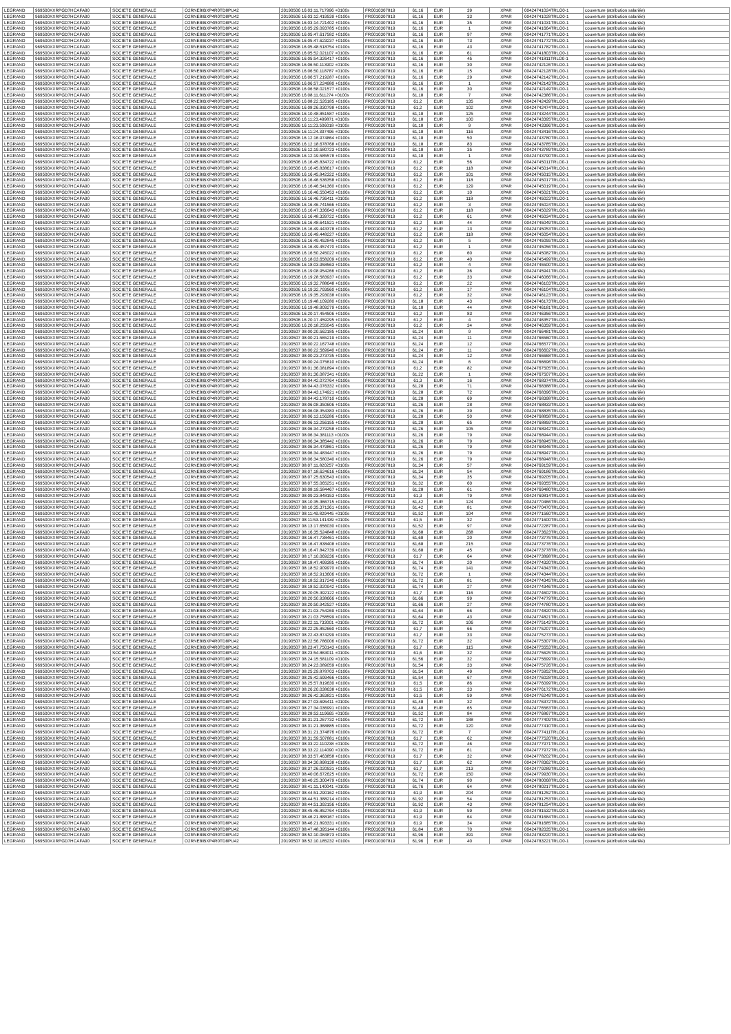| LEGRAND | 969500XXRPGD7HCAFA90 | SOCIETE GENERALE | O2RNE8IBXP4R0TD8PU42 | 20190506 16:03:11.717996 +0100s | FR0010307819 | 61,16 | EUR | 39 | XPAR | 00424741024TRLO0-1 | couverture (attribution salariée) |
| LEGRAND | 969500XXRPGD7HCAFA90 | SOCIETE GENERALE | O2RNE8IBXP4R0TD8PU42 | 20190506 16:03:12.419539 +0100s | FR0010307819 | 61,16 | EUR | 33 | XPAR | 00424741028TRLO0-1 | couverture (attribution salariée) |
| LEGRAND | 969500XXRPGD7HCAFA90 | SOCIETE GENERALE | O2RNE8IBXP4R0TD8PU42 | 20190506 16:03:14.721402 +0100s | FR0010307819 | 61,16 | EUR | 35 | XPAR | 00424741031TRLO0-1 | couverture (attribution salariée) |
| LEGRAND | 969500XXRPGD7HCAFA90 | SOCIETE GENERALE | O2RNE8IBXP4R0TD8PU42 | 20190506 16:05:29.093785 +0100s | FR0010307819 | 61,16 | EUR | 1 | XPAR | 00424741664TRLO0-1 | couverture (attribution salariée) |
| LEGRAND | 969500XXRPGD7HCAFA90 | SOCIETE GENERALE | O2RNE8IBXP4R0TD8PU42 | 20190506 16:05:47.617582 +0100s | FR0010307819 | 61,16 | EUR | 97 | XPAR | 00424741771TRLO0-1 | couverture (attribution salariée) |
| LEGRAND | 969500XXRPGD7HCAFA90 | SOCIETE GENERALE | O2RNE8IBXP4R0TD8PU42 | 20190506 16:05:47.623237 +0100s | FR0010307819 | 61,16 | EUR | 73 | XPAR | 00424741772TRLO0-1 | couverture (attribution salariée) |
| LEGRAND | 969500XXRPGD7HCAFA90 | SOCIETE GENERALE | O2RNE8IBXP4R0TD8PU42 | 20190506 16:05:48.518754 +0100s | FR0010307819 | 61,16 | EUR | 43 | XPAR | 00424741782TRLO0-1 | couverture (attribution salariée) |
| LEGRAND | 969500XXRPGD7HCAFA90 | SOCIETE GENERALE | O2RNE8IBXP4R0TD8PU42 | 20190506 16:05:52.021107 +0100s | FR0010307819 | 61,16 | EUR | 61 | XPAR | 00424741803TRLO0-1 | couverture (attribution salariée) |
| LEGRAND | 969500XXRPGD7HCAFA90 | SOCIETE GENERALE | O2RNE8IBXP4R0TD8PU42 | 20190506 16:05:54.326417 +0100s | FR0010307819 | 61,16 | EUR | 45 | XPAR | 00424741811TRLO0-1 | couverture (attribution salariée) |
| LEGRAND | 969500XXRPGD7HCAFA90 | SOCIETE GENERALE | O2RNE8IBXP4R0TD8PU42 | 20190506 16:06:50.113902 +0100s | FR0010307819 | 61,16 | EUR | 30 | XPAR | 00424742126TRLO0-1 | couverture (attribution salariée) |
| LEGRAND | 969500XXRPGD7HCAFA90 | SOCIETE GENERALE | O2RNE8IBXP4R0TD8PU42 | 20190506 16:06:50.118787 +0100s | FR0010307819 | 61,16 | EUR | 15 | XPAR | 00424742128TRLO0-1 | couverture (attribution salariée) |
| LEGRAND | 969500XXRPGD7HCAFA90 | SOCIETE GENERALE | O2RNE8IBXP4R0TD8PU42 | 20190506 16:06:57.219287 +0100s | FR0010307819 | 61,16 | EUR | 29 | XPAR | 00424742142TRLO0-1 | couverture (attribution salariée) |
| LEGRAND | 969500XXRPGD7HCAFA90 | SOCIETE GENERALE | O2RNE8IBXP4R0TD8PU42 | 20190506 16:06:57.224980 +0100s | FR0010307819 | 61,16 | EUR | 1 | XPAR | 00424742143TRLO0-1 | couverture (attribution salariée) |
| LEGRAND | 969500XXRPGD7HCAFA90 | SOCIETE GENERALE | O2RNE8IBXP4R0TD8PU42 | 20190506 16:06:58.021577 +0100s | FR0010307819 | 61,16 | EUR | 30 | XPAR | 00424742149TRLO0-1 | couverture (attribution salariée) |
| LEGRAND | 969500XXRPGD7HCAFA90 | SOCIETE GENERALE | O2RNE8IBXP4R0TD8PU42 | 20190506 16:08:11.611274 +0100s | FR0010307819 | 61,18 | EUR | 7 | XPAR | 00424742386TRLO0-1 | couverture (attribution salariée) |
| LEGRAND | 969500XXRPGD7HCAFA90 | SOCIETE GENERALE | O2RNE8IBXP4R0TD8PU42 | 20190506 16:08:22.526185 +0100s | FR0010307819 | 61,2 | EUR | 135 | XPAR | 00424742439TRLO0-1 | couverture (attribution salariée) |
| LEGRAND | 969500XXRPGD7HCAFA90 | SOCIETE GENERALE | O2RNE8IBXP4R0TD8PU42 | 20190506 16:08:26.930798 +0100s | FR0010307819 | 61,2 | EUR | 102 | XPAR | 00424742474TRLO0-1 | couverture (attribution salariée) |
| LEGRAND | 969500XXRPGD7HCAFA90 | SOCIETE GENERALE | O2RNE8IBXP4R0TD8PU42 | 20190506 16:10:48.851587 +0100s | FR0010307819 | 61,18 | EUR | 125 | XPAR | 00424743244TRLO0-1 | couverture (attribution salariée) |
| LEGRAND | 969500XXRPGD7HCAFA90 | SOCIETE GENERALE | O2RNE8IBXP4R0TD8PU42 | 20190506 16:11:23.499871 +0100s | FR0010307819 | 61,18 | EUR | 100 | XPAR | 00424743395TRLO0-1 | couverture (attribution salariée) |
| LEGRAND | 969500XXRPGD7HCAFA90 | SOCIETE GENERALE | O2RNE8IBXP4R0TD8PU42 | 20190506 16:11:23.506018 +0100s | FR0010307819 | 61,18 | EUR | 9 | XPAR | 00424743396TRLO0-1 | couverture (attribution salariée) |
| LEGRAND | 969500XXRPGD7HCAFA90 | SOCIETE GENERALE | O2RNE8IBXP4R0TD8PU42 | 20190506 16:11:24.397496 +0100s | FR0010307819 | 61,18 | EUR | 116 | XPAR | 00424743416TRLO0-1 | couverture (attribution salariée) |
| LEGRAND | 969500XXRPGD7HCAFA90 | SOCIETE GENERALE | O2RNE8IBXP4R0TD8PU42 | 20190506 16:12:16.974864 +0100s | FR0010307819 | 61,18 | EUR | 50 | XPAR | 00424743780TRLO0-1 | couverture (attribution salariée) |
| LEGRAND | 969500XXRPGD7HCAFA90 | SOCIETE GENERALE | O2RNE8IBXP4R0TD8PU42 | 20190506 16:12:18.678768 +0100s | FR0010307819 | 61,18 | EUR | 83 | XPAR | 00424743785TRLO0-1 | couverture (attribution salariée) |
| LEGRAND | 969500XXRPGD7HCAFA90 | SOCIETE GENERALE | O2RNE8IBXP4R0TD8PU42 | 20190506 16:12:19.580723 +0100s | FR0010307819 | 61,18 | EUR | 35 | XPAR | 00424743789TRLO0-1 | couverture (attribution salariée) |
| LEGRAND | 969500XXRPGD7HCAFA90 | SOCIETE GENERALE | O2RNE8IBXP4R0TD8PU42 | 20190506 16:12:19.585578 +0100s | FR0010307819 | 61,18 | EUR | 1 | XPAR | 00424743790TRLO0-1 | couverture (attribution salariée) |
| LEGRAND | 969500XXRPGD7HCAFA90 | SOCIETE GENERALE | O2RNE8IBXP4R0TD8PU42 | 20190506 16:16:45.834722 +0100s | FR0010307819 | 61,2 | EUR | 56 | XPAR | 00424745011TRLO0-1 | couverture (attribution salariée) |
| LEGRAND | 969500XXRPGD7HCAFA90 | SOCIETE GENERALE | O2RNE8IBXP4R0TD8PU42 | 20190506 16:16:45.838617 +0100s | FR0010307819 | 61,2 | EUR | 118 | XPAR | 00424745014TRLO0-1 | couverture (attribution salariée) |
| LEGRAND | 969500XXRPGD7HCAFA90 | SOCIETE GENERALE | O2RNE8IBXP4R0TD8PU42 | 20190506 16:16:45.842322 +0100s | FR0010307819 | 61,2 | EUR | 101 | XPAR | 00424745015TRLO0-1 | couverture (attribution salariée) |
| LEGRAND | 969500XXRPGD7HCAFA90 | SOCIETE GENERALE | O2RNE8IBXP4R0TD8PU42 | 20190506 16:16:46.536358 +0100s | FR0010307819 | 61,2 | EUR | 118 | XPAR | 00424745017TRLO0-1 | couverture (attribution salariée) |
| LEGRAND | 969500XXRPGD7HCAFA90 | SOCIETE GENERALE | O2RNE8IBXP4R0TD8PU42 | 20190506 16:16:46.541360 +0100s | FR0010307819 | 61,2 | EUR | 129 | XPAR | 00424745019TRLO0-1 | couverture (attribution salariée) |
| LEGRAND | 969500XXRPGD7HCAFA90 | SOCIETE GENERALE | O2RNE8IBXP4R0TD8PU42 | 20190506 16:16:46.550453 +0100s | FR0010307819 | 61,2 | EUR | 10 | XPAR | 00424745021TRLO0-1 | couverture (attribution salariée) |
| LEGRAND | 969500XXRPGD7HCAFA90 | SOCIETE GENERALE | O2RNE8IBXP4R0TD8PU42 | 20190506 16:16:46.736411 +0100s | FR0010307819 | 61,2 | EUR | 118 | XPAR | 00424745023TRLO0-1 | couverture (attribution salariée) |
| LEGRAND | 969500XXRPGD7HCAFA90 | SOCIETE GENERALE | O2RNE8IBXP4R0TD8PU42 | 20190506 16:16:46.741566 +0100s | FR0010307819 | 61,2 | EUR | 3 | XPAR | 00424745024TRLO0-1 | couverture (attribution salariée) |
| LEGRAND | 969500XXRPGD7HCAFA90 | SOCIETE GENERALE | O2RNE8IBXP4R0TD8PU42 | 20190506 16:16:47.336643 +0100s | FR0010307819 | 61,2 | EUR | 118 | XPAR | 00424745029TRLO0-1 | couverture (attribution salariée) |
| LEGRAND | 969500XXRPGD7HCAFA90 | SOCIETE GENERALE | O2RNE8IBXP4R0TD8PU42 | 20190506 16:16:48.339722 +0100s | FR0010307819 | 61,2 | EUR | 61 | XPAR | 00424745034TRLO0-1 | couverture (attribution salariée) |
| LEGRAND | 969500XXRPGD7HCAFA90 | SOCIETE GENERALE | O2RNE8IBXP4R0TD8PU42 | 20190506 16:16:48.641521 +0100s | FR0010307819 | 61,2 | EUR | 44 | XPAR | 00424745049TRLO0-1 | couverture (attribution salariée) |
| LEGRAND | 969500XXRPGD7HCAFA90 | SOCIETE GENERALE | O2RNE8IBXP4R0TD8PU42 | 20190506 16:16:49.443378 +0100s | FR0010307819 | 61,2 | EUR | 13 | XPAR | 00424745053TRLO0-1 | couverture (attribution salariée) |
| LEGRAND | 969500XXRPGD7HCAFA90 | SOCIETE GENERALE | O2RNE8IBXP4R0TD8PU42 | 20190506 16:16:49.448227 +0100s | FR0010307819 | 61,2 | EUR | 118 | XPAR | 00424745054TRLO0-1 | couverture (attribution salariée) |
| LEGRAND | 969500XXRPGD7HCAFA90 | SOCIETE GENERALE | O2RNE8IBXP4R0TD8PU42 | 20190506 16:16:49.452845 +0100s | FR0010307819 | 61,2 | EUR | 5 | XPAR | 00424745055TRLO0-1 | couverture (attribution salariée) |
| LEGRAND | 969500XXRPGD7HCAFA90 | SOCIETE GENERALE | O2RNE8IBXP4R0TD8PU42 | 20190506 16:16:49.457470 +0100s | FR0010307819 | 61,2 | EUR | 1 | XPAR | 00424745056TRLO0-1 | couverture (attribution salariée) |
| LEGRAND | 969500XXRPGD7HCAFA90 | SOCIETE GENERALE | O2RNE8IBXP4R0TD8PU42 | 20190506 16:16:50.245022 +0100s | FR0010307819 | 61,2 | EUR | 60 | XPAR | 00424745082TRLO0-1 | couverture (attribution salariée) |
| LEGRAND | 969500XXRPGD7HCAFA90 | SOCIETE GENERALE | O2RNE8IBXP4R0TD8PU42 | 20190506 16:18:03.658209 +0100s | FR0010307819 | 61,2 | EUR | 40 | XPAR | 00424745499TRLO0-1 | couverture (attribution salariée) |
| LEGRAND | 969500XXRPGD7HCAFA90 | SOCIETE GENERALE | O2RNE8IBXP4R0TD8PU42 | 20190506 16:18:03.958563 +0100s | FR0010307819 | 61,2 | EUR | 4 | XPAR | 00424745500TRLO0-1 | couverture (attribution salariée) |
| LEGRAND | 969500XXRPGD7HCAFA90 | SOCIETE GENERALE | O2RNE8IBXP4R0TD8PU42 | 20190506 16:19:08.954266 +0100s | FR0010307819 | 61,2 | EUR | 36 | XPAR | 00424745941TRLO0-1 | couverture (attribution salariée) |
| LEGRAND | 969500XXRPGD7HCAFA90 | SOCIETE GENERALE | O2RNE8IBXP4R0TD8PU42 | 20190506 16:19:28.583937 +0100s | FR0010307819 | 61,2 | EUR | 33 | XPAR | 00424746066TRLO0-1 | couverture (attribution salariée) |
| LEGRAND | 969500XXRPGD7HCAFA90 | SOCIETE GENERALE | O2RNE8IBXP4R0TD8PU42 | 20190506 16:19:32.788648 +0100s | FR0010307819 | 61,2 | EUR | 22 | XPAR | 00424746103TRLO0-1 | couverture (attribution salariée) |
| LEGRAND | 969500XXRPGD7HCAFA90 | SOCIETE GENERALE | O2RNE8IBXP4R0TD8PU42 | 20190506 16:19:32.793560 +0100s | FR0010307819 | 61,2 | EUR | 17 | XPAR | 00424746104TRLO0-1 | couverture (attribution salariée) |
| LEGRAND | 969500XXRPGD7HCAFA90 | SOCIETE GENERALE | O2RNE8IBXP4R0TD8PU42 | 20190506 16:19:35.293038 +0100s | FR0010307819 | 61,2 | EUR | 32 | XPAR | 00424746123TRLO0-1 | couverture (attribution salariée) |
| LEGRAND | 969500XXRPGD7HCAFA90 | SOCIETE GENERALE | O2RNE8IBXP4R0TD8PU42 | 20190506 16:19:48.109280 +0100s | FR0010307819 | 61,18 | EUR | 43 | XPAR | 00424746173TRLO0-1 | couverture (attribution salariée) |
| LEGRAND | 969500XXRPGD7HCAFA90 | SOCIETE GENERALE | O2RNE8IBXP4R0TD8PU42 | 20190506 16:19:48.909279 +0100s | FR0010307819 | 61,18 | EUR | 44 | XPAR | 00424746181TRLO0-1 | couverture (attribution salariée) |
| LEGRAND | 969500XXRPGD7HCAFA90 | SOCIETE GENERALE | O2RNE8IBXP4R0TD8PU42 | 20190506 16:20:17.454506 +0100s | FR0010307819 | 61,2 | EUR | 83 | XPAR | 00424746356TRLO0-1 | couverture (attribution salariée) |
| LEGRAND | 969500XXRPGD7HCAFA90 | SOCIETE GENERALE | O2RNE8IBXP4R0TD8PU42 | 20190506 16:20:17.459295 +0100s | FR0010307819 | 61,2 | EUR | 4 | XPAR | 00424746357TRLO0-1 | couverture (attribution salariée) |
| LEGRAND | 969500XXRPGD7HCAFA90 | SOCIETE GENERALE | O2RNE8IBXP4R0TD8PU42 | 20190506 16:20:18.255045 +0100s | FR0010307819 | 61,2 | EUR | 34 | XPAR | 00424746359TRLO0-1 | couverture (attribution salariée) |
| LEGRAND | 969500XXRPGD7HCAFA90 | SOCIETE GENERALE | O2RNE8IBXP4R0TD8PU42 | 20190507 08:00:20.562185 +0100s | FR0010307819 | 61,24 | EUR | 9 | XPAR | 00424766481TRLO0-1 | couverture (attribution salariée) |
| LEGRAND | 969500XXRPGD7HCAFA90 | SOCIETE GENERALE | O2RNE8IBXP4R0TD8PU42 | 20190507 08:00:21.565219 +0100s | FR0010307819 | 61,24 | EUR | 11 | XPAR | 00424766560TRLO0-1 | couverture (attribution salariée) |
| LEGRAND | 969500XXRPGD7HCAFA90 | SOCIETE GENERALE | O2RNE8IBXP4R0TD8PU42 | 20190507 08:00:22.167748 +0100s | FR0010307819 | 61,24 | EUR | 12 | XPAR | 00424766577TRLO0-1 | couverture (attribution salariée) |
| LEGRAND | 969500XXRPGD7HCAFA90 | SOCIETE GENERALE | O2RNE8IBXP4R0TD8PU42 | 20190507 08:00:22.569940 +0100s | FR0010307819 | 61,24 | EUR | 11 | XPAR | 00424766602TRLO0-1 | couverture (attribution salariée) |
| LEGRAND | 969500XXRPGD7HCAFA90 | SOCIETE GENERALE | O2RNE8IBXP4R0TD8PU42 | 20190507 08:00:23.273735 +0100s | FR0010307819 | 61,24 | EUR | 12 | XPAR | 00424766668TRLO0-1 | couverture (attribution salariée) |
| LEGRAND | 969500XXRPGD7HCAFA90 | SOCIETE GENERALE | O2RNE8IBXP4R0TD8PU42 | 20190507 08:00:24.075610 +0100s | FR0010307819 | 61,24 | EUR | 6 | XPAR | 00424766696TRLO0-1 | couverture (attribution salariée) |
| LEGRAND | 969500XXRPGD7HCAFA90 | SOCIETE GENERALE | O2RNE8IBXP4R0TD8PU42 | 20190507 08:01:36.081894 +0100s | FR0010307819 | 61,2 | EUR | 82 | XPAR | 00424767505TRLO0-1 | couverture (attribution salariée) |
| LEGRAND | 969500XXRPGD7HCAFA90 | SOCIETE GENERALE | O2RNE8IBXP4R0TD8PU42 | 20190507 08:01:36.087341 +0100s | FR0010307819 | 61,22 | EUR | 1 | XPAR | 00424767507TRLO0-1 | couverture (attribution salariée) |
| LEGRAND | 969500XXRPGD7HCAFA90 | SOCIETE GENERALE | O2RNE8IBXP4R0TD8PU42 | 20190507 08:04:42.072764 +0100s | FR0010307819 | 61,3 | EUR | 16 | XPAR | 00424768374TRLO0-1 | couverture (attribution salariée) |
| LEGRAND | 969500XXRPGD7HCAFA90 | SOCIETE GENERALE | O2RNE8IBXP4R0TD8PU42 | 20190507 08:04:43.076332 +0100s | FR0010307819 | 61,28 | EUR | 71 | XPAR | 00424768388TRLO0-1 | couverture (attribution salariée) |
| LEGRAND | 969500XXRPGD7HCAFA90 | SOCIETE GENERALE | O2RNE8IBXP4R0TD8PU42 | 20190507 08:04:43.174921 +0100s | FR0010307819 | 61,28 | EUR | 72 | XPAR | 00424768396TRLO0-1 | couverture (attribution salariée) |
| LEGRAND | 969500XXRPGD7HCAFA90 | SOCIETE GENERALE | O2RNE8IBXP4R0TD8PU42 | 20190507 08:04:43.178710 +0100s | FR0010307819 | 61,28 | EUR | 69 | XPAR | 00424768398TRLO0-1 | couverture (attribution salariée) |
| LEGRAND | 969500XXRPGD7HCAFA90 | SOCIETE GENERALE | O2RNE8IBXP4R0TD8PU42 | 20190507 08:06:08.350606 +0100s | FR0010307819 | 61,26 | EUR | 28 | XPAR | 00424768833TRLO0-1 | couverture (attribution salariée) |
| LEGRAND | 969500XXRPGD7HCAFA90 | SOCIETE GENERALE | O2RNE8IBXP4R0TD8PU42 | 20190507 08:06:08.354383 +0100s | FR0010307819 | 61,26 | EUR | 39 | XPAR | 00424768835TRLO0-1 | couverture (attribution salariée) |
| LEGRAND | 969500XXRPGD7HCAFA90 | SOCIETE GENERALE | O2RNE8IBXP4R0TD8PU42 | 20190507 08:06:13.156286 +0100s | FR0010307819 | 61,28 | EUR | 50 | XPAR | 00424768858TRLO0-1 | couverture (attribution salariée) |
| LEGRAND | 969500XXRPGD7HCAFA90 | SOCIETE GENERALE | O2RNE8IBXP4R0TD8PU42 | 20190507 08:06:13.256155 +0100s | FR0010307819 | 61,28 | EUR | 65 | XPAR | 00424768859TRLO0-1 | couverture (attribution salariée) |
| LEGRAND | 969500XXRPGD7HCAFA90 | SOCIETE GENERALE | O2RNE8IBXP4R0TD8PU42 | 20190507 08:06:34.279258 +0100s | FR0010307819 | 61,26 | EUR | 105 | XPAR | 00424768942TRLO0-1 | couverture (attribution salariée) |
| LEGRAND | 969500XXRPGD7HCAFA90 | SOCIETE GENERALE | O2RNE8IBXP4R0TD8PU42 | 20190507 08:06:34.381113 +0100s | FR0010307819 | 61,26 | EUR | 79 | XPAR | 00424768944TRLO0-1 | couverture (attribution salariée) |
| LEGRAND | 969500XXRPGD7HCAFA90 | SOCIETE GENERALE | O2RNE8IBXP4R0TD8PU42 | 20190507 08:06:34.385442 +0100s | FR0010307819 | 61,26 | EUR | 79 | XPAR | 00424768945TRLO0-1 | couverture (attribution salariée) |
| LEGRAND | 969500XXRPGD7HCAFA90 | SOCIETE GENERALE | O2RNE8IBXP4R0TD8PU42 | 20190507 08:06:34.479861 +0100s | FR0010307819 | 61,26 | EUR | 79 | XPAR | 00424768946TRLO0-1 | couverture (attribution salariée) |
| LEGRAND | 969500XXRPGD7HCAFA90 | SOCIETE GENERALE | O2RNE8IBXP4R0TD8PU42 | 20190507 08:06:34.483447 +0100s | FR0010307819 | 61,26 | EUR | 79 | XPAR | 00424768947TRLO0-1 | couverture (attribution salariée) |
| LEGRAND | 969500XXRPGD7HCAFA90 | SOCIETE GENERALE | O2RNE8IBXP4R0TD8PU42 | 20190507 08:06:34.580340 +0100s | FR0010307819 | 61,26 | EUR | 79 | XPAR | 00424768948TRLO0-1 | couverture (attribution salariée) |
| LEGRAND | 969500XXRPGD7HCAFA90 | SOCIETE GENERALE | O2RNE8IBXP4R0TD8PU42 | 20190507 08:07:11.820257 +0100s | FR0010307819 | 61,34 | EUR | 57 | XPAR | 00424769159TRLO0-1 | couverture (attribution salariée) |
| LEGRAND | 969500XXRPGD7HCAFA90 | SOCIETE GENERALE | O2RNE8IBXP4R0TD8PU42 | 20190507 08:07:18.624616 +0100s | FR0010307819 | 61,34 | EUR | 54 | XPAR | 00424769186TRLO0-1 | couverture (attribution salariée) |
| LEGRAND | 969500XXRPGD7HCAFA90 | SOCIETE GENERALE | O2RNE8IBXP4R0TD8PU42 | 20190507 08:07:25.630543 +0100s | FR0010307819 | 61,34 | EUR | 35 | XPAR | 00424769205TRLO0-1 | couverture (attribution salariée) |
| LEGRAND | 969500XXRPGD7HCAFA90 | SOCIETE GENERALE | O2RNE8IBXP4R0TD8PU42 | 20190507 08:07:55.065251 +0100s | FR0010307819 | 61,32 | EUR | 60 | XPAR | 00424769355TRLO0-1 | couverture (attribution salariée) |
| LEGRAND | 969500XXRPGD7HCAFA90 | SOCIETE GENERALE | O2RNE8IBXP4R0TD8PU42 | 20190507 08:08:19.584467 +0100s | FR0010307819 | 61,28 | EUR | 61 | XPAR | 00424769480TRLO0-1 | couverture (attribution salariée) |
| LEGRAND | 969500XXRPGD7HCAFA90 | SOCIETE GENERALE | O2RNE8IBXP4R0TD8PU42 | 20190507 08:09:23.848153 +0100s | FR0010307819 | 61,3 | EUR | 79 | XPAR | 00424769814TRLO0-1 | couverture (attribution salariée) |
| LEGRAND | 969500XXRPGD7HCAFA90 | SOCIETE GENERALE | O2RNE8IBXP4R0TD8PU42 | 20190507 08:10:35.366715 +0100s | FR0010307819 | 61,42 | EUR | 124 | XPAR | 00424770466TRLO0-1 | couverture (attribution salariée) |
| LEGRAND | 969500XXRPGD7HCAFA90 | SOCIETE GENERALE | O2RNE8IBXP4R0TD8PU42 | 20190507 08:10:35.371361 +0100s | FR0010307819 | 61,42 | EUR | 81 | XPAR | 00424770470TRLO0-1 | couverture (attribution salariée) |
| LEGRAND | 969500XXRPGD7HCAFA90 | SOCIETE GENERALE | O2RNE8IBXP4R0TD8PU42 | 20190507 08:11:49.829445 +0100s | FR0010307819 | 61,52 | EUR | 104 | XPAR | 00424771560TRLO0-1 | couverture (attribution salariée) |
| LEGRAND | 969500XXRPGD7HCAFA90 | SOCIETE GENERALE | O2RNE8IBXP4R0TD8PU42 | 20190507 08:11:53.141439 +0100s | FR0010307819 | 61,5 | EUR | 32 | XPAR | 00424771600TRLO0-1 | couverture (attribution salariée) |
| LEGRAND | 969500XXRPGD7HCAFA90 | SOCIETE GENERALE | O2RNE8IBXP4R0TD8PU42 | 20190507 08:13:17.656030 +0100s | FR0010307819 | 61,52 | EUR | 97 | XPAR | 00424772287TRLO0-1 | couverture (attribution salariée) |
| LEGRAND | 969500XXRPGD7HCAFA90 | SOCIETE GENERALE | O2RNE8IBXP4R0TD8PU42 | 20190507 08:16:35.524848 +0100s | FR0010307819 | 61,68 | EUR | 268 | XPAR | 00424773623TRLO0-1 | couverture (attribution salariée) |
| LEGRAND | 969500XXRPGD7HCAFA90 | SOCIETE GENERALE | O2RNE8IBXP4R0TD8PU42 | 20190507 08:16:47.738461 +0100s | FR0010307819 | 61,68 | EUR | 20 | XPAR | 00424773775TRLO0-1 | couverture (attribution salariée) |
| LEGRAND | 969500XXRPGD7HCAFA90 | SOCIETE GENERALE | O2RNE8IBXP4R0TD8PU42 | 20190507 08:16:47.838408 +0100s | FR0010307819 | 61,68 | EUR | 215 | XPAR | 00424773776TRLO0-1 | couverture (attribution salariée) |
| LEGRAND | 969500XXRPGD7HCAFA90 | SOCIETE GENERALE | O2RNE8IBXP4R0TD8PU42 | 20190507 08:16:47.842739 +0100s | FR0010307819 | 61,68 | EUR | 45 | XPAR | 00424773778TRLO0-1 | couverture (attribution salariée) |
| LEGRAND | 969500XXRPGD7HCAFA90 | SOCIETE GENERALE | O2RNE8IBXP4R0TD8PU42 | 20190507 08:17:10.069236 +0100s | FR0010307819 | 61,7 | EUR | 64 | XPAR | 00424773898TRLO0-1 | couverture (attribution salariée) |
| LEGRAND | 969500XXRPGD7HCAFA90 | SOCIETE GENERALE | O2RNE8IBXP4R0TD8PU42 | 20190507 08:18:47.499385 +0100s | FR0010307819 | 61,74 | EUR | 20 | XPAR | 00424774320TRLO0-1 | couverture (attribution salariée) |
| LEGRAND | 969500XXRPGD7HCAFA90 | SOCIETE GENERALE | O2RNE8IBXP4R0TD8PU42 | 20190507 08:18:52.909970 +0100s | FR0010307819 | 61,74 | EUR | 141 | XPAR | 00424774343TRLO0-1 | couverture (attribution salariée) |
| LEGRAND | 969500XXRPGD7HCAFA90 | SOCIETE GENERALE | O2RNE8IBXP4R0TD8PU42 | 20190507 08:18:52.913606 +0100s | FR0010307819 | 61,72 | EUR | 1 | XPAR | 00424774344TRLO0-1 | couverture (attribution salariée) |
| LEGRAND | 969500XXRPGD7HCAFA90 | SOCIETE GENERALE | O2RNE8IBXP4R0TD8PU42 | 20190507 08:18:52.917240 +0100s | FR0010307819 | 61,72 | EUR | 81 | XPAR | 00424774345TRLO0-1 | couverture (attribution salariée) |
| LEGRAND | 969500XXRPGD7HCAFA90 | SOCIETE GENERALE | O2RNE8IBXP4R0TD8PU42 | 20190507 08:18:52.920942 +0100s | FR0010307819 | 61,74 | EUR | 27 | XPAR | 00424774346TRLO0-1 | couverture (attribution salariée) |
| LEGRAND | 969500XXRPGD7HCAFA90 | SOCIETE GENERALE | O2RNE8IBXP4R0TD8PU42 | 20190507 08:20:05.392122 +0100s | FR0010307819 | 61,7 | EUR | 116 | XPAR | 00424774602TRLO0-1 | couverture (attribution salariée) |
| LEGRAND | 969500XXRPGD7HCAFA90 | SOCIETE GENERALE | O2RNE8IBXP4R0TD8PU42 | 20190507 08:20:50.938666 +0100s | FR0010307819 | 61,66 | EUR | 99 | XPAR | 00424774779TRLO0-1 | couverture (attribution salariée) |
| LEGRAND | 969500XXRPGD7HCAFA90 | SOCIETE GENERALE | O2RNE8IBXP4R0TD8PU42 | 20190507 08:20:50.942527 +0100s | FR0010307819 | 61,66 | EUR | 27 | XPAR | 00424774780TRLO0-1 | couverture (attribution salariée) |
| LEGRAND | 969500XXRPGD7HCAFA90 | SOCIETE GENERALE | O2RNE8IBXP4R0TD8PU42 | 20190507 08:21:03.754269 +0100s | FR0010307819 | 61,64 | EUR | 66 | XPAR | 00424774820TRLO0-1 | couverture (attribution salariée) |
| LEGRAND | 969500XXRPGD7HCAFA90 | SOCIETE GENERALE | O2RNE8IBXP4R0TD8PU42 | 20190507 08:21:03.758599 +0100s | FR0010307819 | 61,64 | EUR | 43 | XPAR | 00424774821TRLO0-1 | couverture (attribution salariée) |
| LEGRAND | 969500XXRPGD7HCAFA90 | SOCIETE GENERALE | O2RNE8IBXP4R0TD8PU42 | 20190507 08:22:11.733001 +0100s | FR0010307819 | 61,72 | EUR | 106 | XPAR | 00424775143TRLO0-1 | couverture (attribution salariée) |
| LEGRAND | 969500XXRPGD7HCAFA90 | SOCIETE GENERALE | O2RNE8IBXP4R0TD8PU42 | 20190507 08:22:25.852660 +0100s | FR0010307819 | 61,7 | EUR | 66 | XPAR | 00424775207TRLO0-1 | couverture (attribution salariée) |
| LEGRAND | 969500XXRPGD7HCAFA90 | SOCIETE GENERALE | O2RNE8IBXP4R0TD8PU42 | 20190507 08:22:43.874299 +0100s | FR0010307819 | 61,7 | EUR | 33 | XPAR | 00424775273TRLO0-1 | couverture (attribution salariée) |
| LEGRAND | 969500XXRPGD7HCAFA90 | SOCIETE GENERALE | O2RNE8IBXP4R0TD8PU42 | 20190507 08:22:56.786006 +0100s | FR0010307819 | 61,72 | EUR | 32 | XPAR | 00424775307TRLO0-1 | couverture (attribution salariée) |
| LEGRAND | 969500XXRPGD7HCAFA90 | SOCIETE GENERALE | O2RNE8IBXP4R0TD8PU42 | 20190507 08:23:47.750143 +0100s | FR0010307819 | 61,7 | EUR | 115 | XPAR | 00424775553TRLO0-1 | couverture (attribution salariée) |
| LEGRAND | 969500XXRPGD7HCAFA90 | SOCIETE GENERALE | O2RNE8IBXP4R0TD8PU42 | 20190507 08:23:54.863011 +0100s | FR0010307819 | 61,6 | EUR | 32 | XPAR | 00424775625TRLO0-1 | couverture (attribution salariée) |
| LEGRAND | 969500XXRPGD7HCAFA90 | SOCIETE GENERALE | O2RNE8IBXP4R0TD8PU42 | 20190507 08:24:15.581109 +0100s | FR0010307819 | 61,56 | EUR | 32 | XPAR | 00424775699TRLO0-1 | couverture (attribution salariée) |
| LEGRAND | 969500XXRPGD7HCAFA90 | SOCIETE GENERALE | O2RNE8IBXP4R0TD8PU42 | 20190507 08:24:23.089059 +0100s | FR0010307819 | 61,54 | EUR | 33 | XPAR | 00424775726TRLO0-1 | couverture (attribution salariée) |
| LEGRAND | 969500XXRPGD7HCAFA90 | SOCIETE GENERALE | O2RNE8IBXP4R0TD8PU42 | 20190507 08:25:29.878703 +0100s | FR0010307819 | 61,54 | EUR | 49 | XPAR | 00424775952TRLO0-1 | couverture (attribution salariée) |
| LEGRAND | 969500XXRPGD7HCAFA90 | SOCIETE GENERALE | O2RNE8IBXP4R0TD8PU42 | 20190507 08:25:42.599466 +0100s | FR0010307819 | 61,54 | EUR | 67 | XPAR | 00424776028TRLO0-1 | couverture (attribution salariée) |
| LEGRAND | 969500XXRPGD7HCAFA90 | SOCIETE GENERALE | O2RNE8IBXP4R0TD8PU42 | 20190507 08:25:57.819630 +0100s | FR0010307819 | 61,5 | EUR | 86 | XPAR | 00424776099TRLO0-1 | couverture (attribution salariée) |
| LEGRAND | 969500XXRPGD7HCAFA90 | SOCIETE GENERALE | O2RNE8IBXP4R0TD8PU42 | 20190507 08:26:20.038638 +0100s | FR0010307819 | 61,5 | EUR | 33 | XPAR | 00424776172TRLO0-1 | couverture (attribution salariée) |
| LEGRAND | 969500XXRPGD7HCAFA90 | SOCIETE GENERALE | O2RNE8IBXP4R0TD8PU42 | 20190507 08:26:42.363821 +0100s | FR0010307819 | 61,5 | EUR | 59 | XPAR | 00424776249TRLO0-1 | couverture (attribution salariée) |
| LEGRAND | 969500XXRPGD7HCAFA90 | SOCIETE GENERALE | O2RNE8IBXP4R0TD8PU42 | 20190507 08:27:03.695411 +0100s | FR0010307819 | 61,48 | EUR | 32 | XPAR | 00424776372TRLO0-1 | couverture (attribution salariée) |
| LEGRAND | 969500XXRPGD7HCAFA90 | SOCIETE GENERALE | O2RNE8IBXP4R0TD8PU42 | 20190507 08:27:34.036991 +0100s | FR0010307819 | 61,48 | EUR | 65 | XPAR | 00424776563TRLO0-1 | couverture (attribution salariée) |
| LEGRAND | 969500XXRPGD7HCAFA90 | SOCIETE GENERALE | O2RNE8IBXP4R0TD8PU42 | 20190507 08:28:53.119665 +0100s | FR0010307819 | 61,52 | EUR | 84 | XPAR | 00424776867TRLO0-1 | couverture (attribution salariée) |
| LEGRAND | 969500XXRPGD7HCAFA90 | SOCIETE GENERALE | O2RNE8IBXP4R0TD8PU42 | 20190507 08:31:21.267732 +0100s | FR0010307819 | 61,72 | EUR | 188 | XPAR | 00424777409TRLO0-1 | couverture (attribution salariée) |
| LEGRAND | 969500XXRPGD7HCAFA90 | SOCIETE GENERALE | O2RNE8IBXP4R0TD8PU42 | 20190507 08:31:21.368885 +0100s | FR0010307819 | 61,72 | EUR | 120 | XPAR | 00424777410TRLO0-1 | couverture (attribution salariée) |
| LEGRAND | 969500XXRPGD7HCAFA90 | SOCIETE GENERALE | O2RNE8IBXP4R0TD8PU42 | 20190507 08:31:21.374876 +0100s | FR0010307819 | 61,72 | EUR | 7 | XPAR | 00424777411TRLO0-1 | couverture (attribution salariée) |
| LEGRAND | 969500XXRPGD7HCAFA90 | SOCIETE GENERALE | O2RNE8IBXP4R0TD8PU42 | 20190507 08:31:59.507881 +0100s | FR0010307819 | 61,7 | EUR | 62 | XPAR | 00424777520TRLO0-1 | couverture (attribution salariée) |
| LEGRAND | 969500XXRPGD7HCAFA90 | SOCIETE GENERALE | O2RNE8IBXP4R0TD8PU42 | 20190507 08:33:22.110238 +0100s | FR0010307819 | 61,72 | EUR | 46 | XPAR | 00424777971TRLO0-1 | couverture (attribution salariée) |
| LEGRAND | 969500XXRPGD7HCAFA90 | SOCIETE GENERALE | O2RNE8IBXP4R0TD8PU42 | 20190507 08:33:22.114090 +0100s | FR0010307819 | 61,72 | EUR | 61 | XPAR | 00424777972TRLO0-1 | couverture (attribution salariée) |
| LEGRAND | 969500XXRPGD7HCAFA90 | SOCIETE GENERALE | O2RNE8IBXP4R0TD8PU42 | 20190507 08:33:57.463858 +0100s | FR0010307819 | 61,7 | EUR | 32 | XPAR | 00424778202TRLO0-1 | couverture (attribution salariée) |
| LEGRAND | 969500XXRPGD7HCAFA90 | SOCIETE GENERALE | O2RNE8IBXP4R0TD8PU42 | 20190507 08:34:30.898138 +0100s | FR0010307819 | 61,7 | EUR | 62 | XPAR | 00424778362TRLO0-1 | couverture (attribution salariée) |
| LEGRAND | 969500XXRPGD7HCAFA90 | SOCIETE GENERALE | O2RNE8IBXP4R0TD8PU42 | 20190507 08:37:26.020531 +0100s | FR0010307819 | 61,7 | EUR | 213 | XPAR | 00424779289TRLO0-1 | couverture (attribution salariée) |
| LEGRAND | 969500XXRPGD7HCAFA90 | SOCIETE GENERALE | O2RNE8IBXP4R0TD8PU42 | 20190507 08:40:06.672625 +0100s | FR0010307819 | 61,72 | EUR | 150 | XPAR | 00424779930TRLO0-1 | couverture (attribution salariée) |
| LEGRAND | 969500XXRPGD7HCAFA90 | SOCIETE GENERALE | O2RNE8IBXP4R0TD8PU42 | 20190507 08:40:25.300479 +0100s | FR0010307819 | 61,74 | EUR | 90 | XPAR | 00424780068TRLO0-1 | couverture (attribution salariée) |
| LEGRAND | 969500XXRPGD7HCAFA90 | SOCIETE GENERALE | O2RNE8IBXP4R0TD8PU42 | 20190507 08:41:11.140041 +0100s | FR0010307819 | 61,76 | EUR | 64 | XPAR | 00424780217TRLO0-1 | couverture (attribution salariée) |
| LEGRAND | 969500XXRPGD7HCAFA90 | SOCIETE GENERALE | O2RNE8IBXP4R0TD8PU42 | 20190507 08:44:51.290162 +0100s | FR0010307819 | 61,9 | EUR | 204 | XPAR | 00424781252TRLO0-1 | couverture (attribution salariée) |
| LEGRAND | 969500XXRPGD7HCAFA90 | SOCIETE GENERALE | O2RNE8IBXP4R0TD8PU42 | 20190507 08:44:51.388214 +0100s | FR0010307819 | 61,92 | EUR | 54 | XPAR | 00424781253TRLO0-1 | couverture (attribution salariée) |
| LEGRAND | 969500XXRPGD7HCAFA90 | SOCIETE GENERALE | O2RNE8IBXP4R0TD8PU42 | 20190507 08:44:51.392156 +0100s | FR0010307819 | 61,92 | EUR | 43 | XPAR | 00424781254TRLO0-1 | couverture (attribution salariée) |
| LEGRAND | 969500XXRPGD7HCAFA90 | SOCIETE GENERALE | O2RNE8IBXP4R0TD8PU42 | 20190507 08:45:46.852764 +0100s | FR0010307819 | 61,9 | EUR | 59 | XPAR | 00424781532TRLO0-1 | couverture (attribution salariée) |
| LEGRAND | 969500XXRPGD7HCAFA90 | SOCIETE GENERALE | O2RNE8IBXP4R0TD8PU42 | 20190507 08:46:21.888167 +0100s | FR0010307819 | 61,9 | EUR | 64 | XPAR | 00424781684TRLO0-1 | couverture (attribution salariée) |
| LEGRAND | 969500XXRPGD7HCAFA90 | SOCIETE GENERALE | O2RNE8IBXP4R0TD8PU42 | 20190507 08:46:21.893331 +0100s | FR0010307819 | 61,9 | EUR | 34 | XPAR | 00424781685TRLO0-1 | couverture (attribution salariée) |
| LEGRAND | 969500XXRPGD7HCAFA90 | SOCIETE GENERALE | O2RNE8IBXP4R0TD8PU42 | 20190507 08:47:48.395144 +0100s | FR0010307819 | 61,84 | EUR | 70 | XPAR | 00424782035TRLO0-1 | couverture (attribution salariée) |
| LEGRAND | 969500XXRPGD7HCAFA90 | SOCIETE GENERALE | O2RNE8IBXP4R0TD8PU42 | 20190507 08:52:10.084873 +0100s | FR0010307819 | 61,96 | EUR | 391 | XPAR | 00424783220TRLO0-1 | couverture (attribution salariée) |
| LEGRAND | 969500XXRPGD7HCAFA90 | SOCIETE GENERALE | O2RNE8IBXP4R0TD8PU42 | 20190507 08:52:10.185232 +0100s | FR0010307819 | 61,96 | EUR | 40 | XPAR | 00424783221TRLO0-1 | couverture (attribution salariée) |